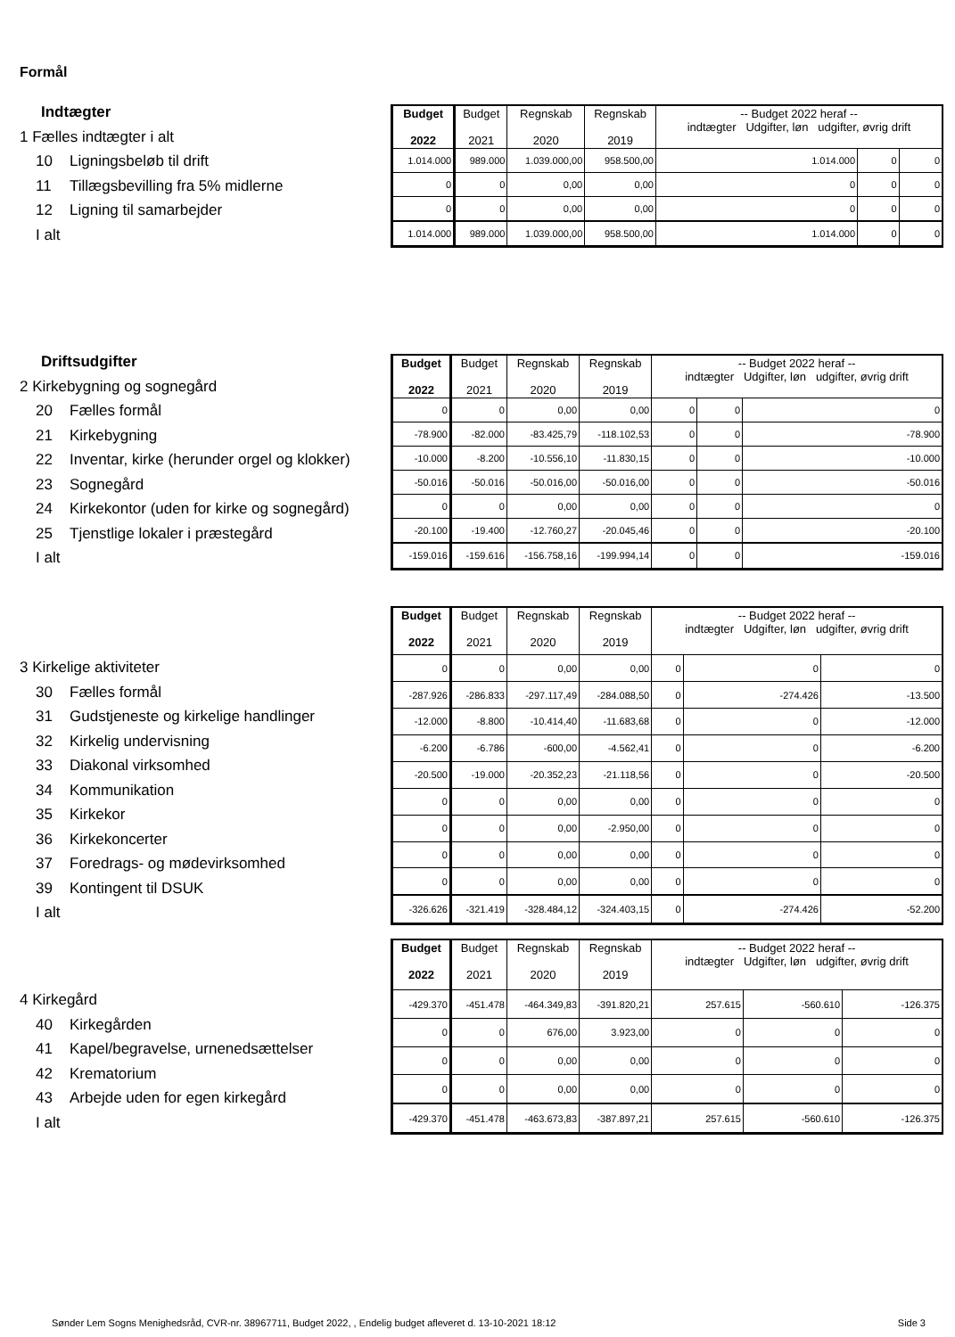Formål
Indtægter
1 Fælles indtægter i alt
10 Ligningsbeløb til drift
11 Tillægsbevilling fra 5% midlerne
12 Ligning til samarbejder
I alt
| Budget 2022 | Budget 2021 | Regnskab 2020 | Regnskab 2019 | -- Budget 2022 heraf -- indtægter Udgifter, løn udgifter, øvrig drift | | |
| --- | --- | --- | --- | --- | --- | --- |
| 1.014.000 | 989.000 | 1.039.000,00 | 958.500,00 | 1.014.000 | 0 | 0 |
| 0 | 0 | 0,00 | 0,00 | 0 | 0 | 0 |
| 0 | 0 | 0,00 | 0,00 | 0 | 0 | 0 |
| 1.014.000 | 989.000 | 1.039.000,00 | 958.500,00 | 1.014.000 | 0 | 0 |
Driftsudgifter
2 Kirkebygning og sognegård
20 Fælles formål
21 Kirkebygning
22 Inventar, kirke (herunder orgel og klokker)
23 Sognegård
24 Kirkekontor (uden for kirke og sognegård)
25 Tjenstlige lokaler i præstegård
I alt
| Budget 2022 | Budget 2021 | Regnskab 2020 | Regnskab 2019 | -- Budget 2022 heraf -- indtægter Udgifter, løn udgifter, øvrig drift | | |
| --- | --- | --- | --- | --- | --- | --- |
| 0 | 0 | 0,00 | 0,00 | 0 | 0 | 0 |
| -78.900 | -82.000 | -83.425,79 | -118.102,53 | 0 | 0 | -78.900 |
| -10.000 | -8.200 | -10.556,10 | -11.830,15 | 0 | 0 | -10.000 |
| -50.016 | -50.016 | -50.016,00 | -50.016,00 | 0 | 0 | -50.016 |
| 0 | 0 | 0,00 | 0,00 | 0 | 0 | 0 |
| -20.100 | -19.400 | -12.760,27 | -20.045,46 | 0 | 0 | -20.100 |
| -159.016 | -159.616 | -156.758,16 | -199.994,14 | 0 | 0 | -159.016 |
3 Kirkelige aktiviteter
30 Fælles formål
31 Gudstjeneste og kirkelige handlinger
32 Kirkelig undervisning
33 Diakonal virksomhed
34 Kommunikation
35 Kirkekor
36 Kirkekoncerter
37 Foredrags- og mødevirksomhed
39 Kontingent til DSUK
I alt
| Budget 2022 | Budget 2021 | Regnskab 2020 | Regnskab 2019 | -- Budget 2022 heraf -- indtægter Udgifter, løn udgifter, øvrig drift | | |
| --- | --- | --- | --- | --- | --- | --- |
| 0 | 0 | 0,00 | 0,00 | 0 | 0 | 0 |
| -287.926 | -286.833 | -297.117,49 | -284.088,50 | 0 | -274.426 | -13.500 |
| -12.000 | -8.800 | -10.414,40 | -11.683,68 | 0 | 0 | -12.000 |
| -6.200 | -6.786 | -600,00 | -4.562,41 | 0 | 0 | -6.200 |
| -20.500 | -19.000 | -20.352,23 | -21.118,56 | 0 | 0 | -20.500 |
| 0 | 0 | 0,00 | 0,00 | 0 | 0 | 0 |
| 0 | 0 | 0,00 | -2.950,00 | 0 | 0 | 0 |
| 0 | 0 | 0,00 | 0,00 | 0 | 0 | 0 |
| 0 | 0 | 0,00 | 0,00 | 0 | 0 | 0 |
| -326.626 | -321.419 | -328.484,12 | -324.403,15 | 0 | -274.426 | -52.200 |
4 Kirkegård
40 Kirkegården
41 Kapel/begravelse, urnenedsættelser
42 Krematorium
43 Arbejde uden for egen kirkegård
I alt
| Budget 2022 | Budget 2021 | Regnskab 2020 | Regnskab 2019 | -- Budget 2022 heraf -- indtægter Udgifter, løn udgifter, øvrig drift | | |
| --- | --- | --- | --- | --- | --- | --- |
| -429.370 | -451.478 | -464.349,83 | -391.820,21 | 257.615 | -560.610 | -126.375 |
| 0 | 0 | 676,00 | 3.923,00 | 0 | 0 | 0 |
| 0 | 0 | 0,00 | 0,00 | 0 | 0 | 0 |
| 0 | 0 | 0,00 | 0,00 | 0 | 0 | 0 |
| -429.370 | -451.478 | -463.673,83 | -387.897,21 | 257.615 | -560.610 | -126.375 |
Sønder Lem Sogns Menighedsråd, CVR-nr. 38967711, Budget 2022, , Endelig budget afleveret d. 13-10-2021 18:12 Side 3